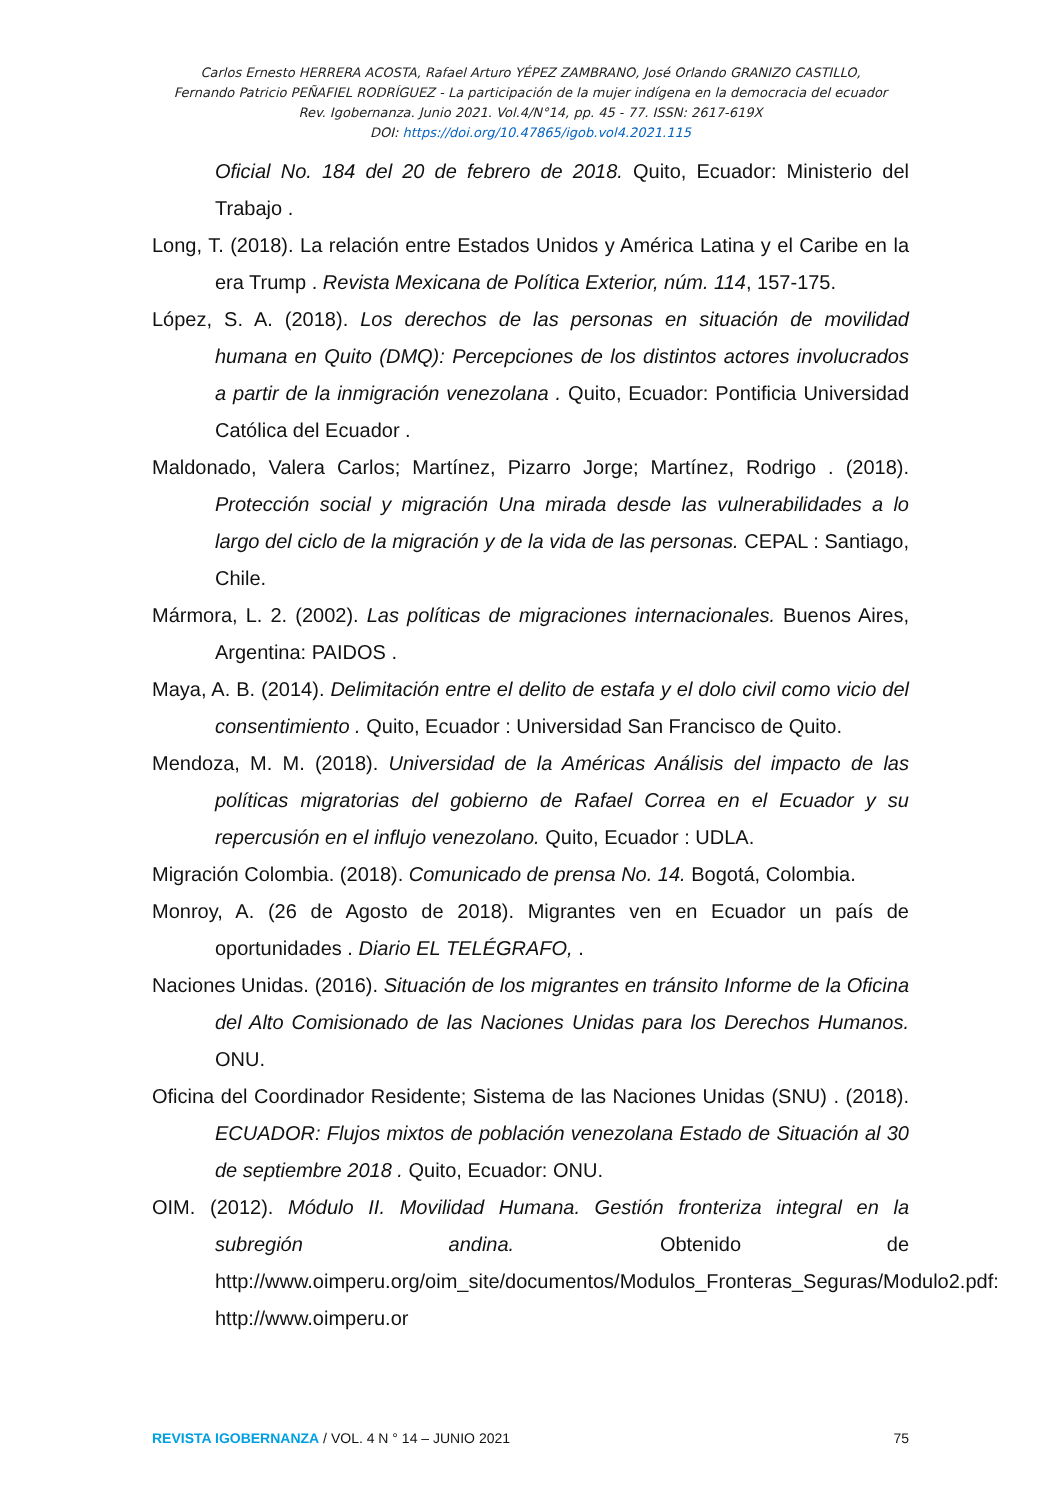Carlos Ernesto HERRERA ACOSTA, Rafael Arturo YÉPEZ ZAMBRANO, José Orlando GRANIZO CASTILLO,
Fernando Patricio PEÑAFIEL RODRÍGUEZ - La participación de la mujer indígena en la democracia del ecuador
Rev. Igobernanza. Junio 2021. Vol.4/N°14, pp. 45 - 77. ISSN: 2617-619X
DOI: https://doi.org/10.47865/igob.vol4.2021.115
Oficial No. 184 del 20 de febrero de 2018. Quito, Ecuador: Ministerio del Trabajo .
Long, T. (2018). La relación entre Estados Unidos y América Latina y el Caribe en la era Trump . Revista Mexicana de Política Exterior, núm. 114, 157-175.
López, S. A. (2018). Los derechos de las personas en situación de movilidad humana en Quito (DMQ): Percepciones de los distintos actores involucrados a partir de la inmigración venezolana . Quito, Ecuador: Pontificia Universidad Católica del Ecuador .
Maldonado, Valera Carlos; Martínez, Pizarro Jorge; Martínez, Rodrigo . (2018). Protección social y migración Una mirada desde las vulnerabilidades a lo largo del ciclo de la migración y de la vida de las personas. CEPAL : Santiago, Chile.
Mármora, L. 2. (2002). Las políticas de migraciones internacionales. Buenos Aires, Argentina: PAIDOS .
Maya, A. B. (2014). Delimitación entre el delito de estafa y el dolo civil como vicio del consentimiento . Quito, Ecuador : Universidad San Francisco de Quito.
Mendoza, M. M. (2018). Universidad de la Américas Análisis del impacto de las políticas migratorias del gobierno de Rafael Correa en el Ecuador y su repercusión en el influjo venezolano. Quito, Ecuador : UDLA.
Migración Colombia. (2018). Comunicado de prensa No. 14. Bogotá, Colombia.
Monroy, A. (26 de Agosto de 2018). Migrantes ven en Ecuador un país de oportunidades . Diario EL TELÉGRAFO, .
Naciones Unidas. (2016). Situación de los migrantes en tránsito Informe de la Oficina del Alto Comisionado de las Naciones Unidas para los Derechos Humanos. ONU.
Oficina del Coordinador Residente; Sistema de las Naciones Unidas (SNU) . (2018). ECUADOR: Flujos mixtos de población venezolana Estado de Situación al 30 de septiembre 2018 . Quito, Ecuador: ONU.
OIM. (2012). Módulo II. Movilidad Humana. Gestión fronteriza integral en la subregión andina. Obtenido de http://www.oimperu.org/oim_site/documentos/Modulos_Fronteras_Seguras/Modulo2.pdf: http://www.oimperu.or
REVISTA IGOBERNANZA / VOL. 4 N ° 14 – JUNIO 2021 75